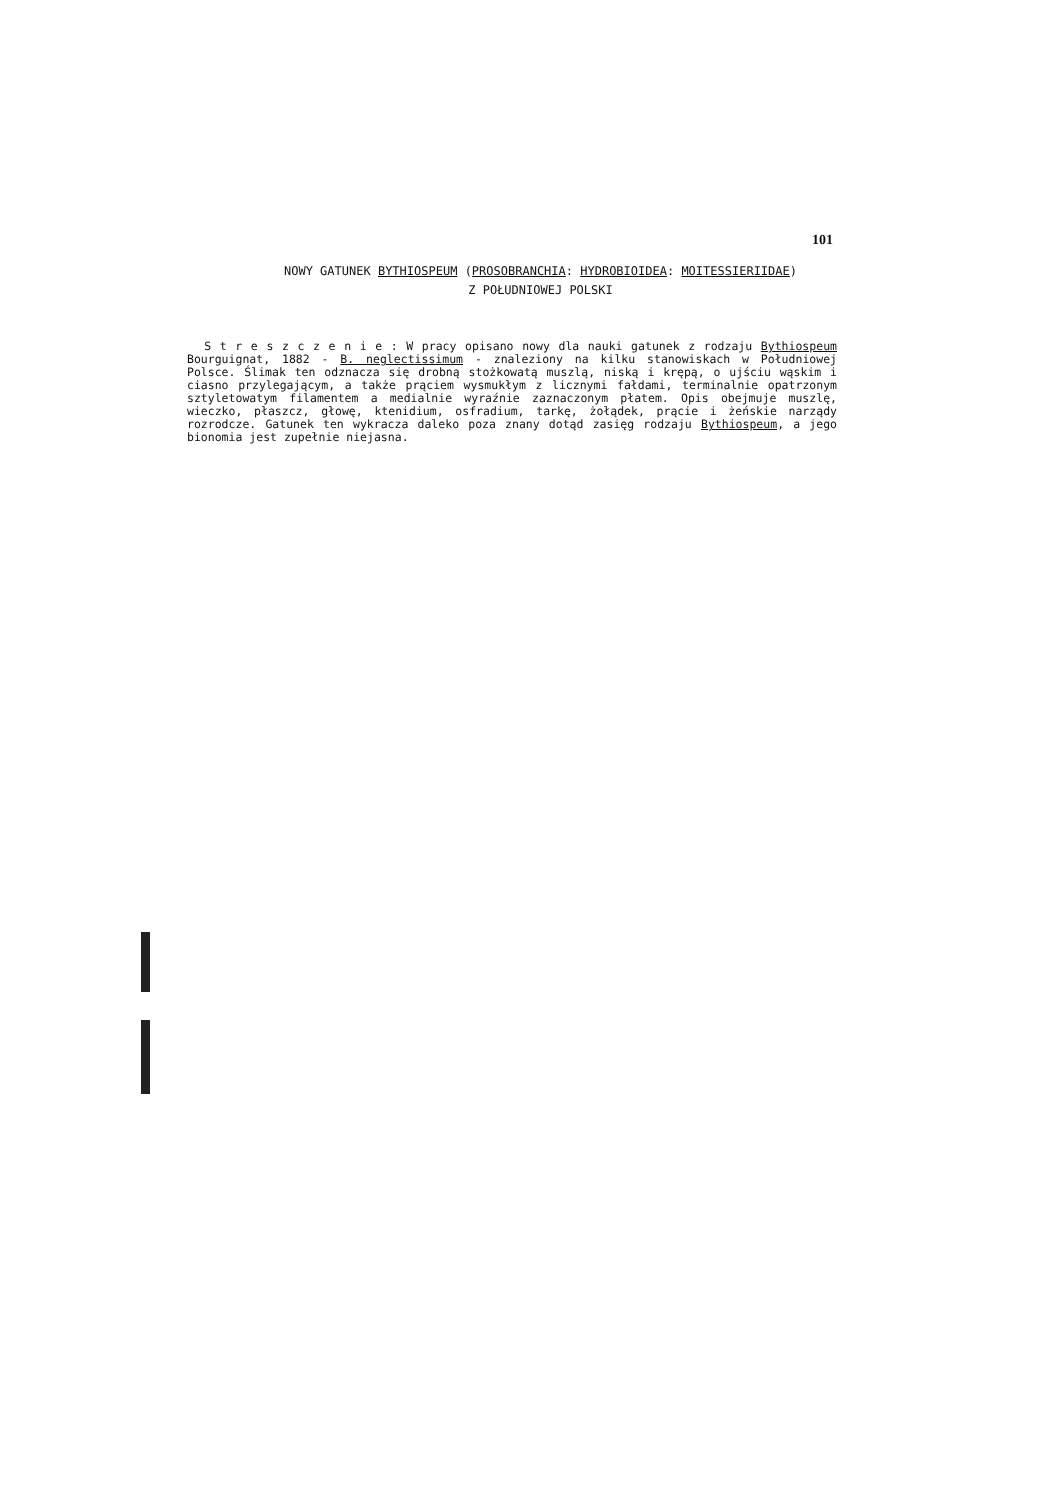101
NOWY GATUNEK BYTHIOSPEUM (PROSOBRANCHIA: HYDROBIOIDEA: MOITESSIERIIDAE)
Z POŁUDNIOWEJ POLSKI
S t r e s z c z e n i e : W pracy opisano nowy dla nauki gatunek z rodzaju Bythiospeum Bourguignat, 1882 - B. neglectissimum - znaleziony na kilku stanowiskach w Południowej Polsce. Ślimak ten odznacza się drobną stożkowatą muszlą, niską i krępą, o ujściu wąskim i ciasno przylegającym, a także prąciem wysmukłym z licznymi fałdami, terminalnie opatrzonym sztyletowatym filamentem a medialnie wyraźnie zaznaczonym płatem. Opis obejmuje muszlę, wieczko, płaszcz, głowę, ktenidium, osfradium, tarkę, żołądek, prącie i żeńskie narządy rozrodcze. Gatunek ten wykracza daleko poza znany dotąd zasięg rodzaju Bythiospeum, a jego bionomia jest zupełnie niejasna.